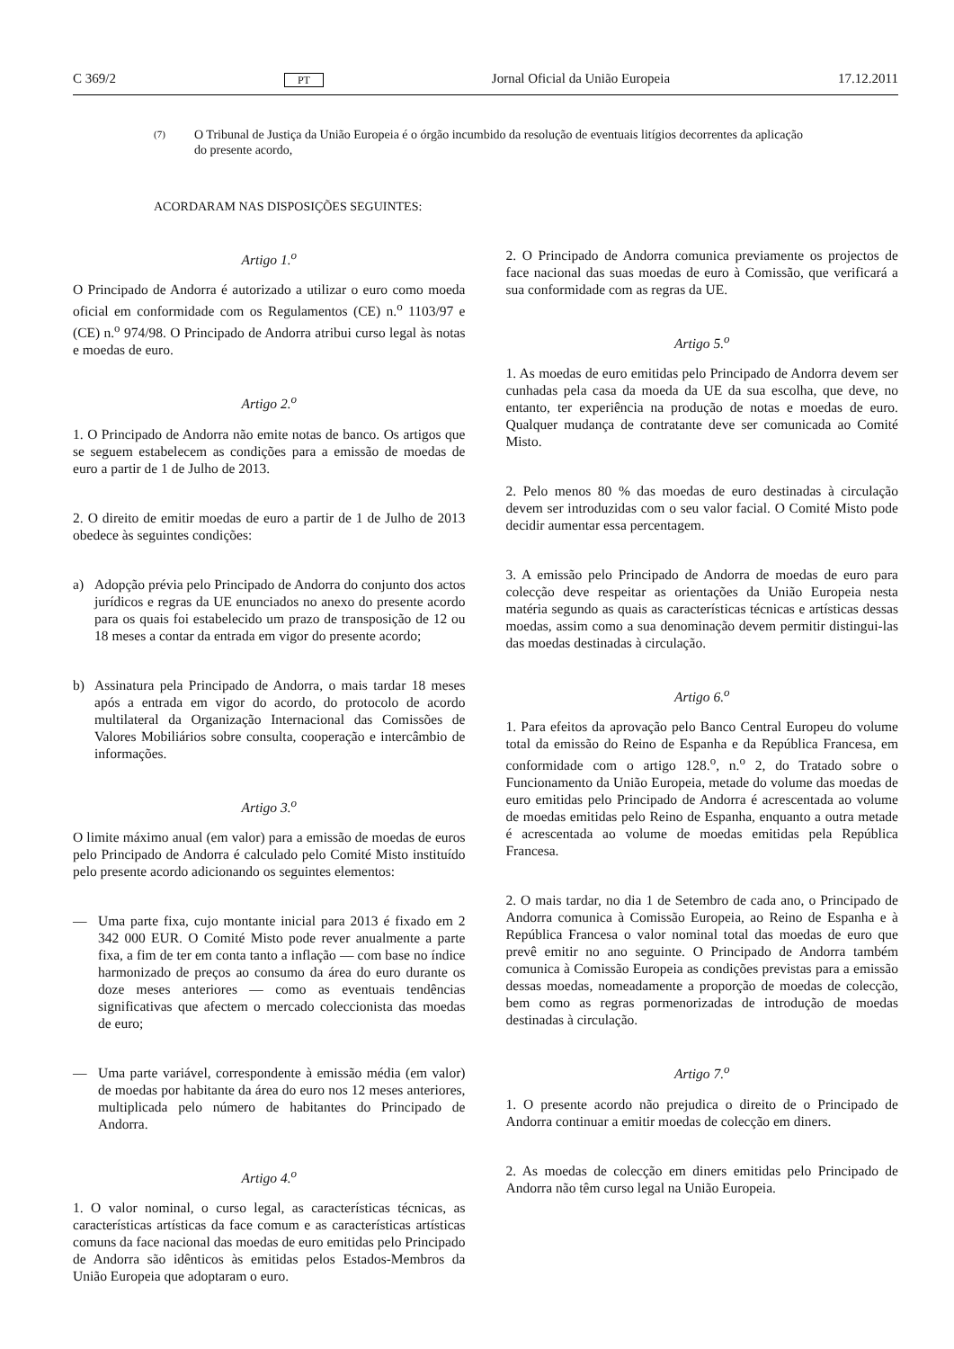C 369/2 PT Jornal Oficial da União Europeia 17.12.2011
(7)
O Tribunal de Justiça da União Europeia é o órgão incumbido da resolução de eventuais litígios decorrentes da aplicação do presente acordo,
ACORDARAM NAS DISPOSIÇÕES SEGUINTES:
Artigo 1.<sup>o</sup>
O Principado de Andorra é autorizado a utilizar o euro como moeda oficial em conformidade com os Regulamentos (CE) n.<sup>o</sup> 1103/97 e (CE) n.<sup>o</sup> 974/98. O Principado de Andorra atribui curso legal às notas e moedas de euro.
Artigo 2.<sup>o</sup>
1. O Principado de Andorra não emite notas de banco. Os artigos que se seguem estabelecem as condições para a emissão de moedas de euro a partir de 1 de Julho de 2013.
2. O direito de emitir moedas de euro a partir de 1 de Julho de 2013 obedece às seguintes condições:
a) Adopção prévia pelo Principado de Andorra do conjunto dos actos jurídicos e regras da UE enunciados no anexo do presente acordo para os quais foi estabelecido um prazo de transposição de 12 ou 18 meses a contar da entrada em vigor do presente acordo;
b) Assinatura pela Principado de Andorra, o mais tardar 18 meses após a entrada em vigor do acordo, do protocolo de acordo multilateral da Organização Internacional das Comissões de Valores Mobiliários sobre consulta, cooperação e intercâmbio de informações.
Artigo 3.<sup>o</sup>
O limite máximo anual (em valor) para a emissão de moedas de euros pelo Principado de Andorra é calculado pelo Comité Misto instituído pelo presente acordo adicionando os seguintes elementos:
— Uma parte fixa, cujo montante inicial para 2013 é fixado em 2 342 000 EUR. O Comité Misto pode rever anualmente a parte fixa, a fim de ter em conta tanto a inflação — com base no índice harmonizado de preços ao consumo da área do euro durante os doze meses anteriores — como as eventuais tendências significativas que afectem o mercado coleccionista das moedas de euro;
— Uma parte variável, correspondente à emissão média (em valor) de moedas por habitante da área do euro nos 12 meses anteriores, multiplicada pelo número de habitantes do Principado de Andorra.
Artigo 4.<sup>o</sup>
1. O valor nominal, o curso legal, as características técnicas, as características artísticas da face comum e as características artísticas comuns da face nacional das moedas de euro emitidas pelo Principado de Andorra são idênticos às emitidas pelos Estados-Membros da União Europeia que adoptaram o euro.
2. O Principado de Andorra comunica previamente os projectos de face nacional das suas moedas de euro à Comissão, que verificará a sua conformidade com as regras da UE.
Artigo 5.<sup>o</sup>
1. As moedas de euro emitidas pelo Principado de Andorra devem ser cunhadas pela casa da moeda da UE da sua escolha, que deve, no entanto, ter experiência na produção de notas e moedas de euro. Qualquer mudança de contratante deve ser comunicada ao Comité Misto.
2. Pelo menos 80 % das moedas de euro destinadas à circulação devem ser introduzidas com o seu valor facial. O Comité Misto pode decidir aumentar essa percentagem.
3. A emissão pelo Principado de Andorra de moedas de euro para colecção deve respeitar as orientações da União Europeia nesta matéria segundo as quais as características técnicas e artísticas dessas moedas, assim como a sua denominação devem permitir distingui-las das moedas destinadas à circulação.
Artigo 6.<sup>o</sup>
1. Para efeitos da aprovação pelo Banco Central Europeu do volume total da emissão do Reino de Espanha e da República Francesa, em conformidade com o artigo 128.<sup>o</sup>, n.<sup>o</sup> 2, do Tratado sobre o Funcionamento da União Europeia, metade do volume das moedas de euro emitidas pelo Principado de Andorra é acrescentada ao volume de moedas emitidas pelo Reino de Espanha, enquanto a outra metade é acrescentada ao volume de moedas emitidas pela República Francesa.
2. O mais tardar, no dia 1 de Setembro de cada ano, o Principado de Andorra comunica à Comissão Europeia, ao Reino de Espanha e à República Francesa o valor nominal total das moedas de euro que prevê emitir no ano seguinte. O Principado de Andorra também comunica à Comissão Europeia as condições previstas para a emissão dessas moedas, nomeadamente a proporção de moedas de colecção, bem como as regras pormenorizadas de introdução de moedas destinadas à circulação.
Artigo 7.<sup>o</sup>
1. O presente acordo não prejudica o direito de o Principado de Andorra continuar a emitir moedas de colecção em diners.
2. As moedas de colecção em diners emitidas pelo Principado de Andorra não têm curso legal na União Europeia.